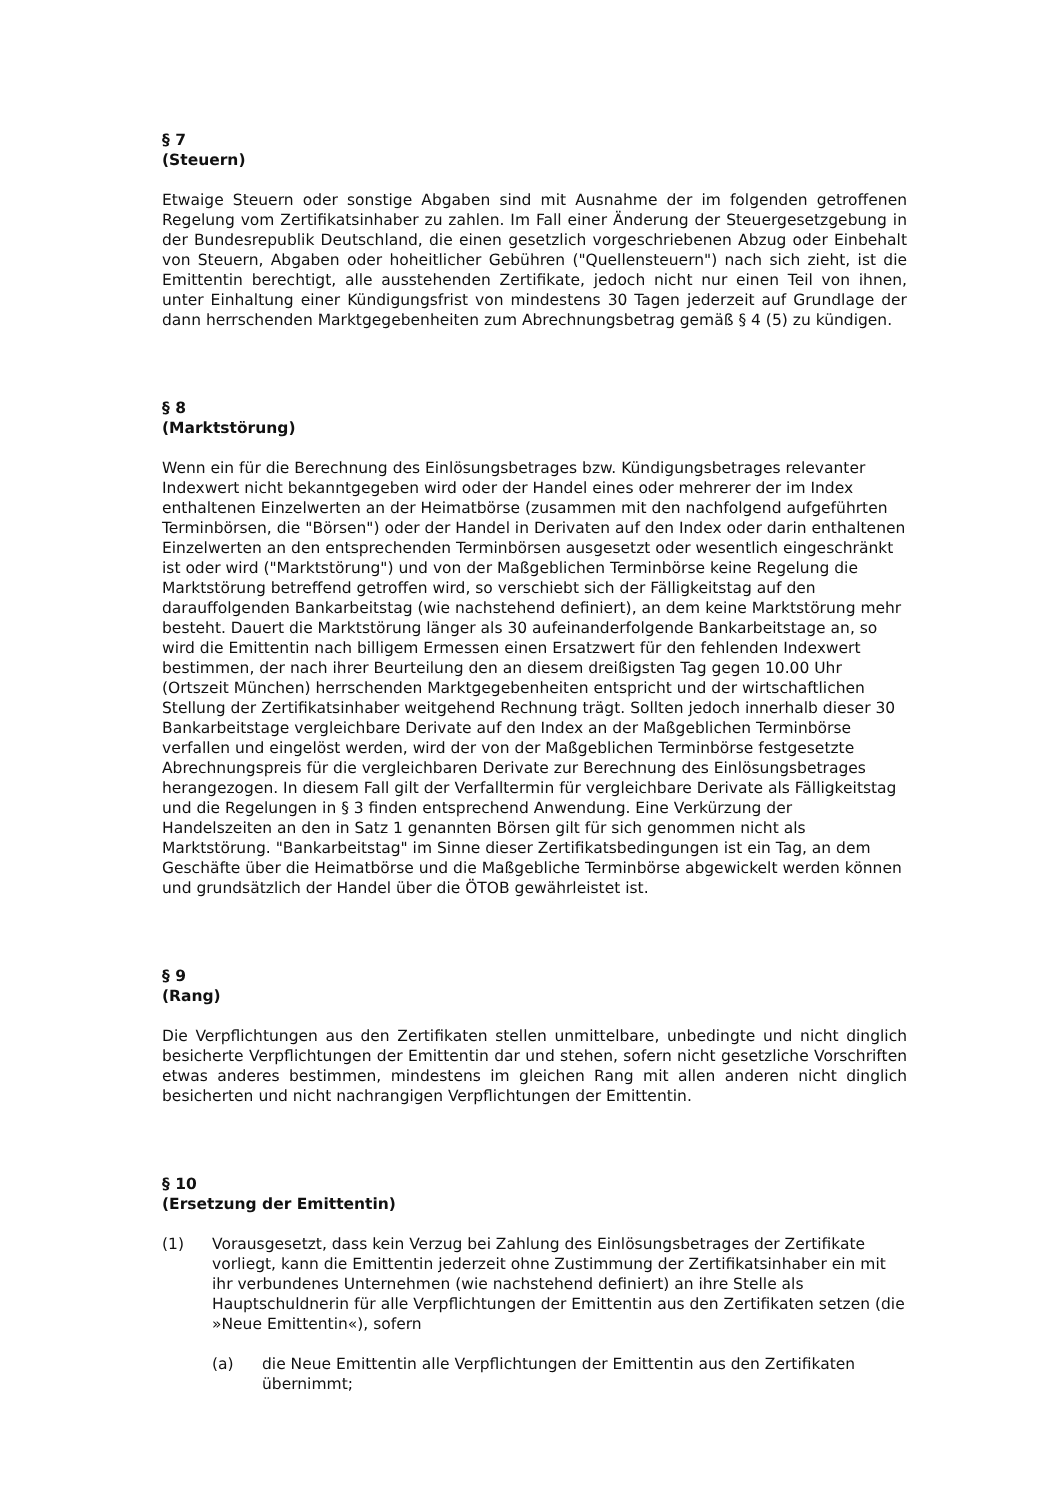§ 7
(Steuern)
Etwaige Steuern oder sonstige Abgaben sind mit Ausnahme der im folgenden getroffenen Regelung vom Zertifikatsinhaber zu zahlen. Im Fall einer Änderung der Steuergesetzgebung in der Bundesrepublik Deutschland, die einen gesetzlich vorgeschriebenen Abzug oder Einbehalt von Steuern, Abgaben oder hoheitlicher Gebühren ("Quellensteuern") nach sich zieht, ist die Emittentin berechtigt, alle ausstehenden Zertifikate, jedoch nicht nur einen Teil von ihnen, unter Einhaltung einer Kündigungsfrist von mindestens 30 Tagen jederzeit auf Grundlage der dann herrschenden Marktgegebenheiten zum Abrechnungsbetrag gemäß § 4 (5) zu kündigen.
§ 8
(Marktstörung)
Wenn ein für die Berechnung des Einlösungsbetrages bzw. Kündigungsbetrages relevanter Indexwert nicht bekanntgegeben wird oder der Handel eines oder mehrerer der im Index enthaltenen Einzelwerten an der Heimatbörse (zusammen mit den nachfolgend aufgeführten Terminbörsen, die "Börsen") oder der Handel in Derivaten auf den Index oder darin enthaltenen Einzelwerten an den entsprechenden Terminbörsen ausgesetzt oder wesentlich eingeschränkt ist oder wird ("Marktstörung") und von der Maßgeblichen Terminbörse keine Regelung die Marktstörung betreffend getroffen wird, so verschiebt sich der Fälligkeitstag auf den darauffolgenden Bankarbeitstag (wie nachstehend definiert), an dem keine Marktstörung mehr besteht. Dauert die Marktstörung länger als 30 aufeinanderfolgende Bankarbeitstage an, so wird die Emittentin nach billigem Ermessen einen Ersatzwert für den fehlenden Indexwert bestimmen, der nach ihrer Beurteilung den an diesem dreißigsten Tag gegen 10.00 Uhr (Ortszeit München) herrschenden Marktgegebenheiten entspricht und der wirtschaftlichen Stellung der Zertifikatsinhaber weitgehend Rechnung trägt. Sollten jedoch innerhalb dieser 30 Bankarbeitstage vergleichbare Derivate auf den Index an der Maßgeblichen Terminbörse verfallen und eingelöst werden, wird der von der Maßgeblichen Terminbörse festgesetzte Abrechnungspreis für die vergleichbaren Derivate zur Berechnung des Einlösungsbetrages herangezogen. In diesem Fall gilt der Verfalltermin für vergleichbare Derivate als Fälligkeitstag und die Regelungen in § 3 finden entsprechend Anwendung. Eine Verkürzung der Handelszeiten an den in Satz 1 genannten Börsen gilt für sich genommen nicht als Marktstörung. "Bankarbeitstag" im Sinne dieser Zertifikatsbedingungen ist ein Tag, an dem Geschäfte über die Heimatbörse und die Maßgebliche Terminbörse abgewickelt werden können und grundsätzlich der Handel über die ÖTOB gewährleistet ist.
§ 9
(Rang)
Die Verpflichtungen aus den Zertifikaten stellen unmittelbare, unbedingte und nicht dinglich besicherte Verpflichtungen der Emittentin dar und stehen, sofern nicht gesetzliche Vorschriften etwas anderes bestimmen, mindestens im gleichen Rang mit allen anderen nicht dinglich besicherten und nicht nachrangigen Verpflichtungen der Emittentin.
§ 10
(Ersetzung der Emittentin)
(1) Vorausgesetzt, dass kein Verzug bei Zahlung des Einlösungsbetrages der Zertifikate vorliegt, kann die Emittentin jederzeit ohne Zustimmung der Zertifikatsinhaber ein mit ihr verbundenes Unternehmen (wie nachstehend definiert) an ihre Stelle als Hauptschuldnerin für alle Verpflichtungen der Emittentin aus den Zertifikaten setzen (die »Neue Emittentin«), sofern
(a) die Neue Emittentin alle Verpflichtungen der Emittentin aus den Zertifikaten übernimmt;